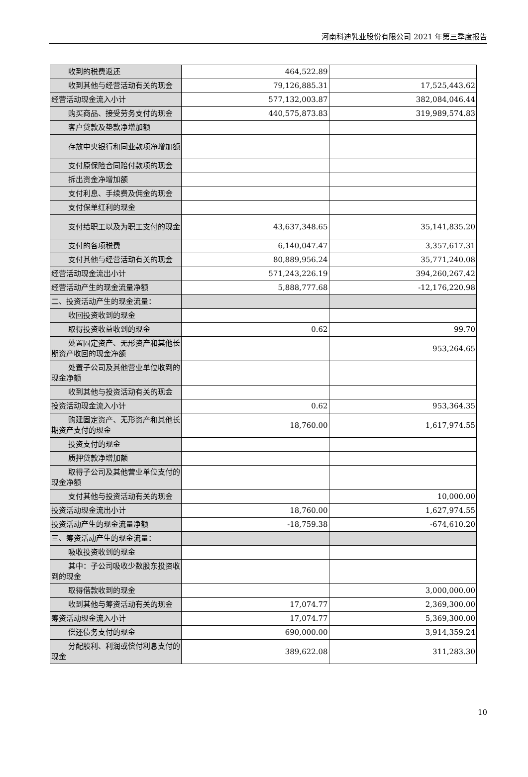河南科迪乳业股份有限公司 2021 年第三季度报告
| 收到的税费返还 | 464,522.89 | |
| 收到其他与经营活动有关的现金 | 79,126,885.31 | 17,525,443.62 |
| 经营活动现金流入小计 | 577,132,003.87 | 382,084,046.44 |
| 购买商品、接受劳务支付的现金 | 440,575,873.83 | 319,989,574.83 |
| 客户贷款及垫款净增加额 | | |
| 存放中央银行和同业款项净增加 额 | | |
| 支付原保险合同赔付款项的现金 | | |
| 拆出资金净增加额 | | |
| 支付利息、手续费及佣金的现金 | | |
| 支付保单红利的现金 | | |
| 支付给职工以及为职工支付的现 金 | 43,637,348.65 | 35,141,835.20 |
| 支付的各项税费 | 6,140,047.47 | 3,357,617.31 |
| 支付其他与经营活动有关的现金 | 80,889,956.24 | 35,771,240.08 |
| 经营活动现金流出小计 | 571,243,226.19 | 394,260,267.42 |
| 经营活动产生的现金流量净额 | 5,888,777.68 | -12,176,220.98 |
| 二、投资活动产生的现金流量： | | |
| 收回投资收到的现金 | | |
| 取得投资收益收到的现金 | 0.62 | 99.70 |
| 处置固定资产、无形资产和其他 长期资产收回的现金净额 | | 953,264.65 |
| 处置子公司及其他营业单位收到 的现金净额 | | |
| 收到其他与投资活动有关的现金 | | |
| 投资活动现金流入小计 | 0.62 | 953,364.35 |
| 购建固定资产、无形资产和其他 长期资产支付的现金 | 18,760.00 | 1,617,974.55 |
| 投资支付的现金 | | |
| 质押贷款净增加额 | | |
| 取得子公司及其他营业单位支付 的现金净额 | | |
| 支付其他与投资活动有关的现金 | | 10,000.00 |
| 投资活动现金流出小计 | 18,760.00 | 1,627,974.55 |
| 投资活动产生的现金流量净额 | -18,759.38 | -674,610.20 |
| 三、筹资活动产生的现金流量： | | |
| 吸收投资收到的现金 | | |
| 其中：子公司吸收少数股东投资 收到的现金 | | |
| 取得借款收到的现金 | | 3,000,000.00 |
| 收到其他与筹资活动有关的现金 | 17,074.77 | 2,369,300.00 |
| 筹资活动现金流入小计 | 17,074.77 | 5,369,300.00 |
| 偿还债务支付的现金 | 690,000.00 | 3,914,359.24 |
| 分配股利、利润或偿付利息支付 的现金 | 389,622.08 | 311,283.30 |
10